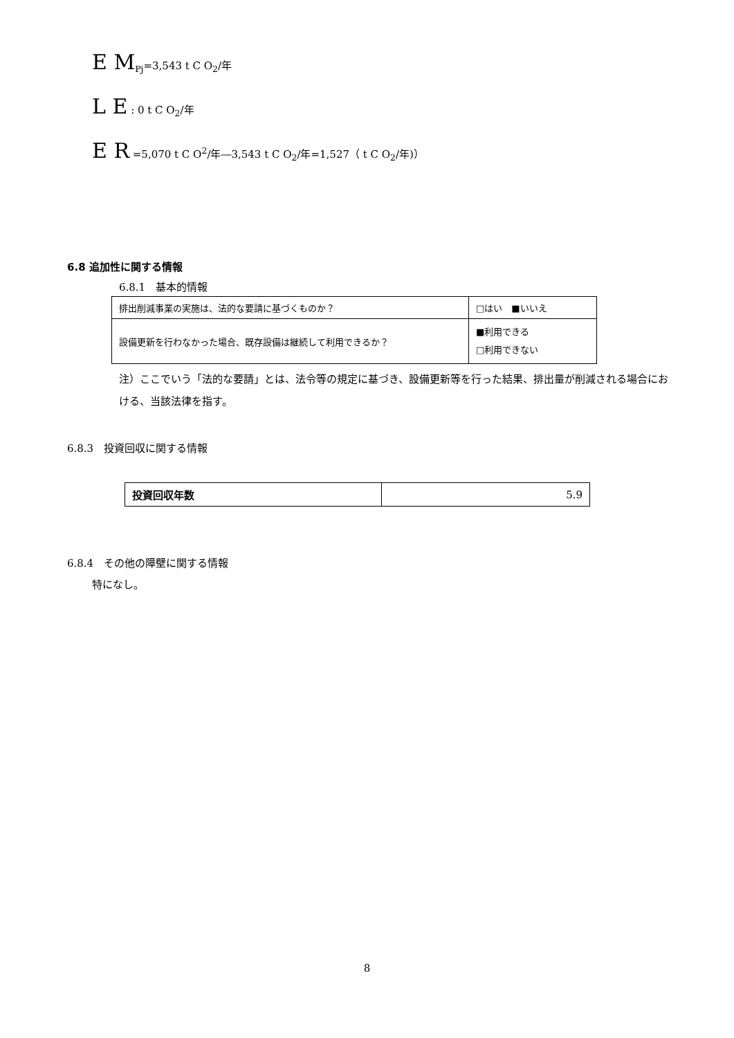E M<sub>Pj</sub>=3,543 t C O<sub>2</sub>/年
L E : 0 t C O<sub>2</sub>/年
E R =5,070 t C O<sup>2</sup>/年―3,543 t C O<sub>2</sub>/年=1,527（ t C O<sub>2</sub>/年)）
6.8 追加性に関する情報
6.8.1　基本的情報
| 排出削減事業の実施は、法的な要請に基づくものか？ | □はい ■いいえ |
| 設備更新を行わなかった場合、既存設備は継続して利用できるか？ | ■利用できる □利用できない |
注）ここでいう「法的な要請」とは、法令等の規定に基づき、設備更新等を行った結果、排出量が削減される場合における、当該法律を指す。
6.8.3　投資回収に関する情報
| 投資回収年数 | 5.9 |
6.8.4　その他の障壁に関する情報
特になし。
8